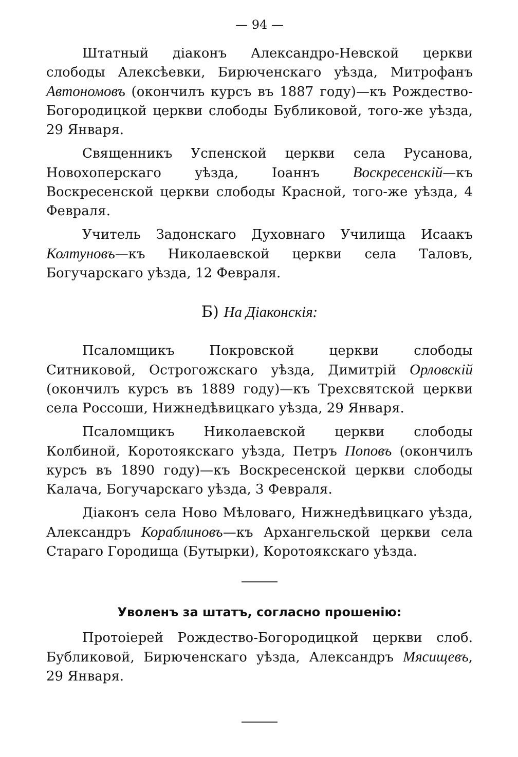— 94 —
Штатный діаконъ Александро-Невской церкви слободы Алексѣевки, Бирюченскаго уѣзда, Митрофанъ Автономовъ (окончилъ курсъ въ 1887 году)—къ Рождество-Богородицкой церкви слободы Бубликовой, того-же уѣзда, 29 Января.
Священникъ Успенской церкви села Русанова, Новохоперскаго уѣзда, Іоаннъ Воскресенскій—къ Воскресенской церкви слободы Красной, того-же уѣзда, 4 Февраля.
Учитель Задонскаго Духовнаго Училища Исаакъ Колтуновъ—къ Николаевской церкви села Таловъ, Богучарскаго уѣзда, 12 Февраля.
Б) На Діаконскія:
Псаломщикъ Покровской церкви слободы Ситниковой, Острогожскаго уѣзда, Димитрій Орловскій (окончилъ курсъ въ 1889 году)—къ Трехсвятской церкви села Россоши, Нижнедѣвицкаго уѣзда, 29 Января.
Псаломщикъ Николаевской церкви слободы Колбиной, Коротоякскаго уѣзда, Петръ Поповъ (окончилъ курсъ въ 1890 году)—къ Воскресенской церкви слободы Калача, Богучарскаго уѣзда, 3 Февраля.
Діаконъ села Ново Мѣловаго, Нижнедѣвицкаго уѣзда, Александръ Кораблиновъ—къ Архангельской церкви села Стараго Городища (Бутырки), Коротоякскаго уѣзда.
Уволенъ за штатъ, согласно прошенію:
Протоіерей Рождество-Богородицкой церкви слоб. Бубликовой, Бирюченскаго уѣзда, Александръ Мясищевъ, 29 Января.